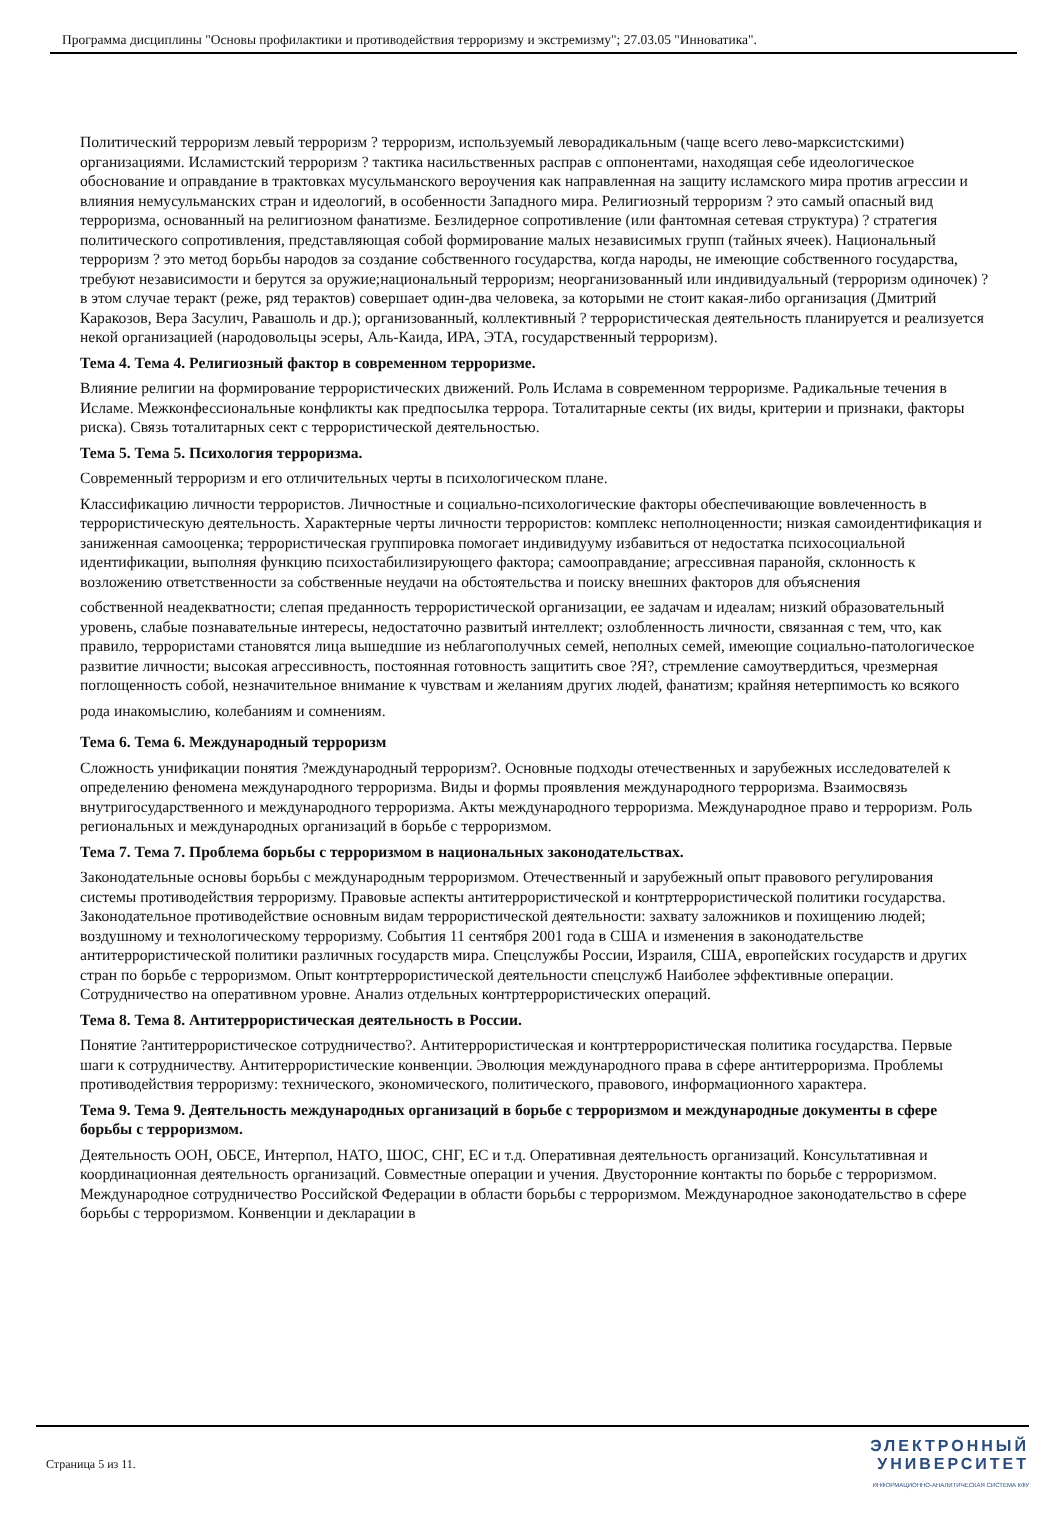Программа дисциплины "Основы профилактики и противодействия терроризму и экстремизму"; 27.03.05 "Инноватика".
Политический терроризм левый терроризм ? терроризм, используемый леворадикальным (чаще всего лево-марксистскими) организациями. Исламистский терроризм ? тактика насильственных расправ с оппонентами, находящая себе идеологическое обоснование и оправдание в трактовках мусульманского вероучения как направленная на защиту исламского мира против агрессии и влияния немусульманских стран и идеологий, в особенности Западного мира. Религиозный терроризм ? это самый опасный вид терроризма, основанный на религиозном фанатизме. Безлидерное сопротивление (или фантомная сетевая структура) ? стратегия политического сопротивления, представляющая собой формирование малых независимых групп (тайных ячеек). Национальный терроризм ? это метод борьбы народов за создание собственного государства, когда народы, не имеющие собственного государства, требуют независимости и берутся за оружие;национальный терроризм; неорганизованный или индивидуальный (терроризм одиночек) ? в этом случае теракт (реже, ряд терактов) совершает один-два человека, за которыми не стоит какая-либо организация (Дмитрий Каракозов, Вера Засулич, Равашоль и др.); организованный, коллективный ? террористическая деятельность планируется и реализуется некой организацией (народовольцы эсеры, Аль-Каида, ИРА, ЭТА, государственный терроризм).
Тема 4. Тема 4. Религиозный фактор в современном терроризме.
Влияние религии на формирование террористических движений. Роль Ислама в современном терроризме. Радикальные течения в Исламе. Межконфессиональные конфликты как предпосылка террора. Тоталитарные секты (их виды, критерии и признаки, факторы риска). Связь тоталитарных сект с террористической деятельностью.
Тема 5. Тема 5. Психология терроризма.
Современный терроризм и его отличительных черты в психологическом плане.
Классификацию личности террористов. Личностные и социально-психологические факторы обеспечивающие вовлеченность в террористическую деятельность. Характерные черты личности террористов: комплекс неполноценности; низкая самоидентификация и заниженная самооценка; террористическая группировка помогает индивидууму избавиться от недостатка психосоциальной идентификации, выполняя функцию психостабилизирующего фактора; самооправдание; агрессивная паранойя, склонность к возложению ответственности за собственные неудачи на обстоятельства и поиску внешних факторов для объяснения
собственной неадекватности; слепая преданность террористической организации, ее задачам и идеалам; низкий образовательный уровень, слабые познавательные интересы, недостаточно развитый интеллект; озлобленность личности, связанная с тем, что, как правило, террористами становятся лица вышедшие из неблагополучных семей, неполных семей, имеющие социально-патологическое развитие личности; высокая агрессивность, постоянная готовность защитить свое ?Я?, стремление самоутвердиться, чрезмерная поглощенность собой, незначительное внимание к чувствам и желаниям других людей, фанатизм; крайняя нетерпимость ко всякого
рода инакомыслию, колебаниям и сомнениям.
Тема 6. Тема 6. Международный терроризм
Сложность унификации понятия ?международный терроризм?. Основные подходы отечественных и зарубежных исследователей к определению феномена международного терроризма. Виды и формы проявления международного терроризма. Взаимосвязь внутригосударственного и международного терроризма. Акты международного терроризма. Международное право и терроризм. Роль региональных и международных организаций в борьбе с терроризмом.
Тема 7. Тема 7. Проблема борьбы с терроризмом в национальных законодательствах.
Законодательные основы борьбы с международным терроризмом. Отечественный и зарубежный опыт правового регулирования системы противодействия терроризму. Правовые аспекты антитеррористической и контртеррористической политики государства. Законодательное противодействие основным видам террористической деятельности: захвату заложников и похищению людей; воздушному и технологическому терроризму. События 11 сентября 2001 года в США и изменения в законодательстве антитеррористической политики различных государств мира. Спецслужбы России, Израиля, США, европейских государств и других стран по борьбе с терроризмом. Опыт контртеррористической деятельности спецслужб Наиболее эффективные операции. Сотрудничество на оперативном уровне. Анализ отдельных контртеррористических операций.
Тема 8. Тема 8. Антитеррористическая деятельность в России.
Понятие ?антитеррористическое сотрудничество?. Антитеррористическая и контртеррористическая политика государства. Первые шаги к сотрудничеству. Антитеррористические конвенции. Эволюция международного права в сфере антитерроризма. Проблемы противодействия терроризму: технического, экономического, политического, правового, информационного характера.
Тема 9. Тема 9. Деятельность международных организаций в борьбе с терроризмом и международные документы в сфере борьбы с терроризмом.
Деятельность ООН, ОБСЕ, Интерпол, НАТО, ШОС, СНГ, ЕС и т.д. Оперативная деятельность организаций. Консультативная и координационная деятельность организаций. Совместные операции и учения. Двусторонние контакты по борьбе с терроризмом. Международное сотрудничество Российской Федерации в области борьбы с терроризмом. Международное законодательство в сфере борьбы с терроризмом. Конвенции и декларации в
Страница 5 из 11.
ЭЛЕКТРОННЫЙ
УНИВЕРСИТЕТ
ИНФОРМАЦИОННО-АНАЛИТИЧЕСКАЯ СИСТЕМА КФУ